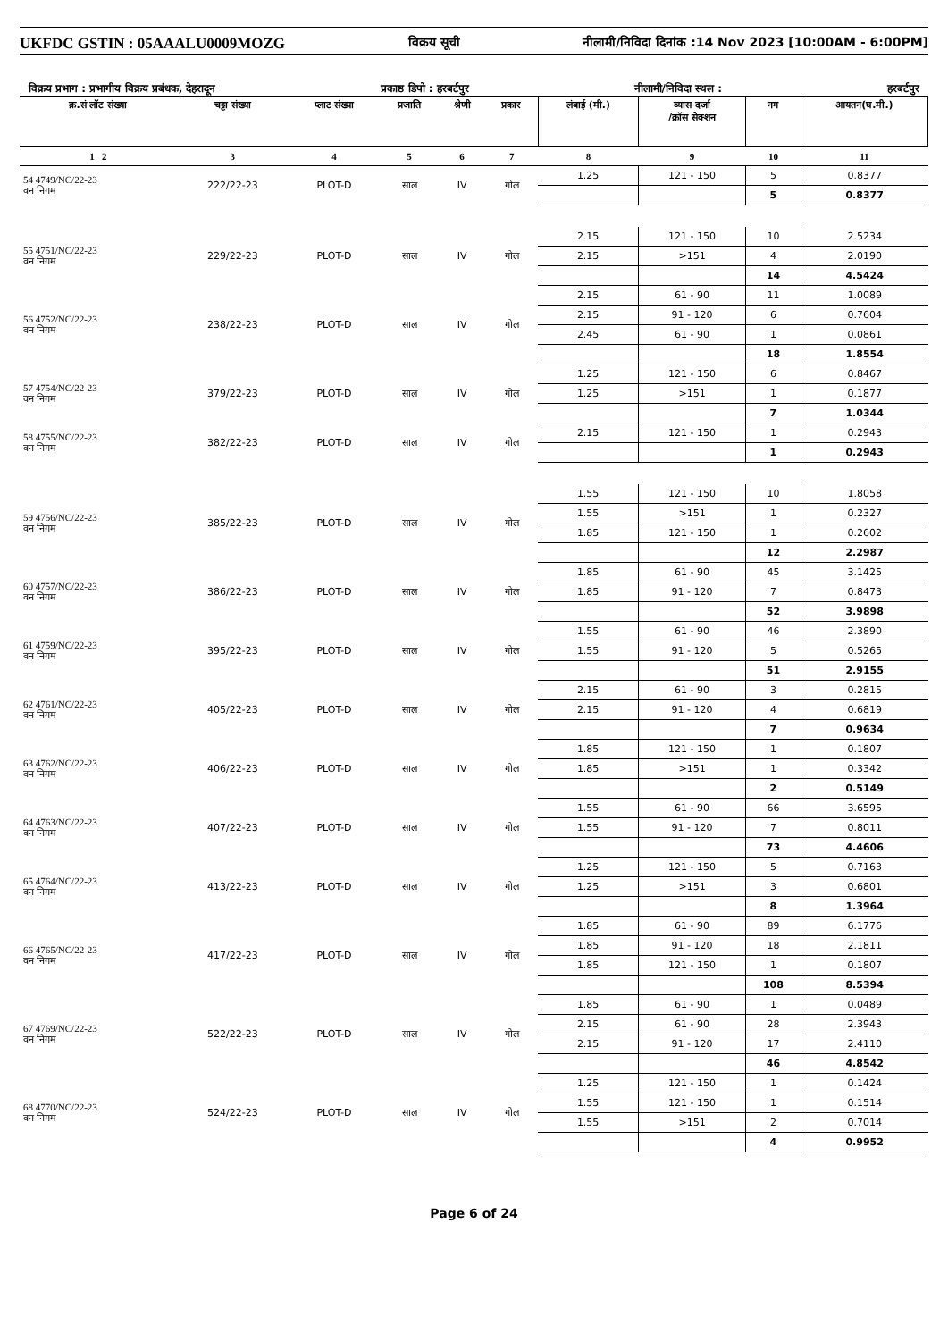UKFDC GSTIN : 05AAALU0009MOZG विक्रय सूची नीलामी/निविदा दिनांक :14 Nov 2023 [10:00AM - 6:00PM]
विक्रय प्रभाग : प्रभागीय विक्रय प्रबंधक, देहरादून प्रकाष्ठ डिपो : हरबर्टपुर नीलामी/निविदा स्थल : हरबर्टपुर
| क्र.सं लॉट संख्या | चट्टा संख्या | प्लाट संख्या | प्रजाति | श्रेणी | प्रकार | लंबाई (मी.) | व्यास दर्जा /क्रॉस सेक्शन | नग | आयतन(घ.मी.) |
| --- | --- | --- | --- | --- | --- | --- | --- | --- | --- |
| 1 2 | 3 | 4 | 5 | 6 | 7 | 8 | 9 | 10 | 11 |
| 54 4749/NC/22-23 वन निगम | 222/22-23 | PLOT-D | साल | IV | गोल | 1.25 | 121 - 150 | 5 | 0.8377 |
| | | | | | | | | 5 | 0.8377 |
| 55 4751/NC/22-23 वन निगम | 229/22-23 | PLOT-D | साल | IV | गोल | 2.15 | 121 - 150 | 10 | 2.5234 |
| | | | | | | 2.15 | >151 | 4 | 2.0190 |
| | | | | | | | | 14 | 4.5424 |
| 56 4752/NC/22-23 वन निगम | 238/22-23 | PLOT-D | साल | IV | गोल | 2.15 | 61 - 90 | 11 | 1.0089 |
| | | | | | | 2.15 | 91 - 120 | 6 | 0.7604 |
| | | | | | | 2.45 | 61 - 90 | 1 | 0.0861 |
| | | | | | | | | 18 | 1.8554 |
| 57 4754/NC/22-23 वन निगम | 379/22-23 | PLOT-D | साल | IV | गोल | 1.25 | 121 - 150 | 6 | 0.8467 |
| | | | | | | 1.25 | >151 | 1 | 0.1877 |
| | | | | | | | | 7 | 1.0344 |
| 58 4755/NC/22-23 वन निगम | 382/22-23 | PLOT-D | साल | IV | गोल | 2.15 | 121 - 150 | 1 | 0.2943 |
| | | | | | | | | 1 | 0.2943 |
| 59 4756/NC/22-23 वन निगम | 385/22-23 | PLOT-D | साल | IV | गोल | 1.55 | 121 - 150 | 10 | 1.8058 |
| | | | | | | 1.55 | >151 | 1 | 0.2327 |
| | | | | | | 1.85 | 121 - 150 | 1 | 0.2602 |
| | | | | | | | | 12 | 2.2987 |
| 60 4757/NC/22-23 वन निगम | 386/22-23 | PLOT-D | साल | IV | गोल | 1.85 | 61 - 90 | 45 | 3.1425 |
| | | | | | | 1.85 | 91 - 120 | 7 | 0.8473 |
| | | | | | | | | 52 | 3.9898 |
| 61 4759/NC/22-23 वन निगम | 395/22-23 | PLOT-D | साल | IV | गोल | 1.55 | 61 - 90 | 46 | 2.3890 |
| | | | | | | 1.55 | 91 - 120 | 5 | 0.5265 |
| | | | | | | | | 51 | 2.9155 |
| 62 4761/NC/22-23 वन निगम | 405/22-23 | PLOT-D | साल | IV | गोल | 2.15 | 61 - 90 | 3 | 0.2815 |
| | | | | | | 2.15 | 91 - 120 | 4 | 0.6819 |
| | | | | | | | | 7 | 0.9634 |
| 63 4762/NC/22-23 वन निगम | 406/22-23 | PLOT-D | साल | IV | गोल | 1.85 | 121 - 150 | 1 | 0.1807 |
| | | | | | | 1.85 | >151 | 1 | 0.3342 |
| | | | | | | | | 2 | 0.5149 |
| 64 4763/NC/22-23 वन निगम | 407/22-23 | PLOT-D | साल | IV | गोल | 1.55 | 61 - 90 | 66 | 3.6595 |
| | | | | | | 1.55 | 91 - 120 | 7 | 0.8011 |
| | | | | | | | | 73 | 4.4606 |
| 65 4764/NC/22-23 वन निगम | 413/22-23 | PLOT-D | साल | IV | गोल | 1.25 | 121 - 150 | 5 | 0.7163 |
| | | | | | | 1.25 | >151 | 3 | 0.6801 |
| | | | | | | | | 8 | 1.3964 |
| 66 4765/NC/22-23 वन निगम | 417/22-23 | PLOT-D | साल | IV | गोल | 1.85 | 61 - 90 | 89 | 6.1776 |
| | | | | | | 1.85 | 91 - 120 | 18 | 2.1811 |
| | | | | | | 1.85 | 121 - 150 | 1 | 0.1807 |
| | | | | | | | | 108 | 8.5394 |
| 67 4769/NC/22-23 वन निगम | 522/22-23 | PLOT-D | साल | IV | गोल | 1.85 | 61 - 90 | 1 | 0.0489 |
| | | | | | | 2.15 | 61 - 90 | 28 | 2.3943 |
| | | | | | | 2.15 | 91 - 120 | 17 | 2.4110 |
| | | | | | | | | 46 | 4.8542 |
| 68 4770/NC/22-23 वन निगम | 524/22-23 | PLOT-D | साल | IV | गोल | 1.25 | 121 - 150 | 1 | 0.1424 |
| | | | | | | 1.55 | 121 - 150 | 1 | 0.1514 |
| | | | | | | 1.55 | >151 | 2 | 0.7014 |
| | | | | | | | | 4 | 0.9952 |
Page 6 of 24